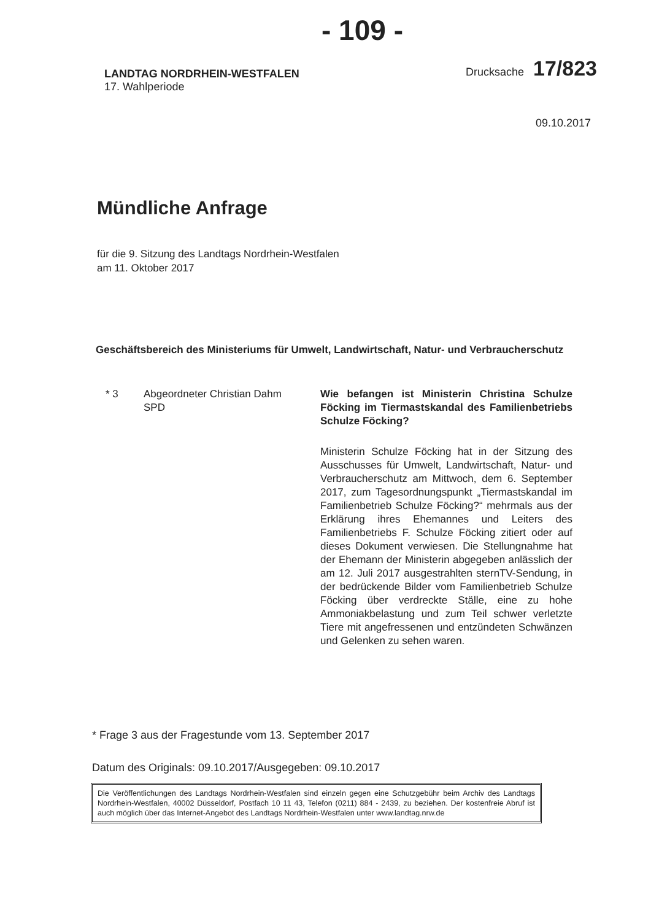- 109 -
LANDTAG NORDRHEIN-WESTFALEN
17. Wahlperiode
Drucksache 17/823
09.10.2017
Mündliche Anfrage
für die 9. Sitzung des Landtags Nordrhein-Westfalen
am 11. Oktober 2017
Geschäftsbereich des Ministeriums für Umwelt, Landwirtschaft, Natur- und Verbraucherschutz
* 3 Abgeordneter Christian Dahm
SPD
Wie befangen ist Ministerin Christina Schulze Föcking im Tiermastskandal des Familienbetriebs Schulze Föcking?
Ministerin Schulze Föcking hat in der Sitzung des Ausschusses für Umwelt, Landwirtschaft, Natur- und Verbraucherschutz am Mittwoch, dem 6. September 2017, zum Tagesordnungspunkt „Tiermastskandal im Familienbetrieb Schulze Föcking?“ mehrmals aus der Erklärung ihres Ehemannes und Leiters des Familienbetriebs F. Schulze Föcking zitiert oder auf dieses Dokument verwiesen. Die Stellungnahme hat der Ehemann der Ministerin abgegeben anlässlich der am 12. Juli 2017 ausgestrahlten sternTV-Sendung, in der bedrückende Bilder vom Familienbetrieb Schulze Föcking über verdreckte Ställe, eine zu hohe Ammoniakbelastung und zum Teil schwer verletzte Tiere mit angefressenen und entzündeten Schwänzen und Gelenken zu sehen waren.
* Frage 3 aus der Fragestunde vom 13. September 2017
Datum des Originals: 09.10.2017/Ausgegeben: 09.10.2017
Die Veröffentlichungen des Landtags Nordrhein-Westfalen sind einzeln gegen eine Schutzgebühr beim Archiv des Landtags Nordrhein-Westfalen, 40002 Düsseldorf, Postfach 10 11 43, Telefon (0211) 884 - 2439, zu beziehen. Der kostenfreie Abruf ist auch möglich über das Internet-Angebot des Landtags Nordrhein-Westfalen unter www.landtag.nrw.de